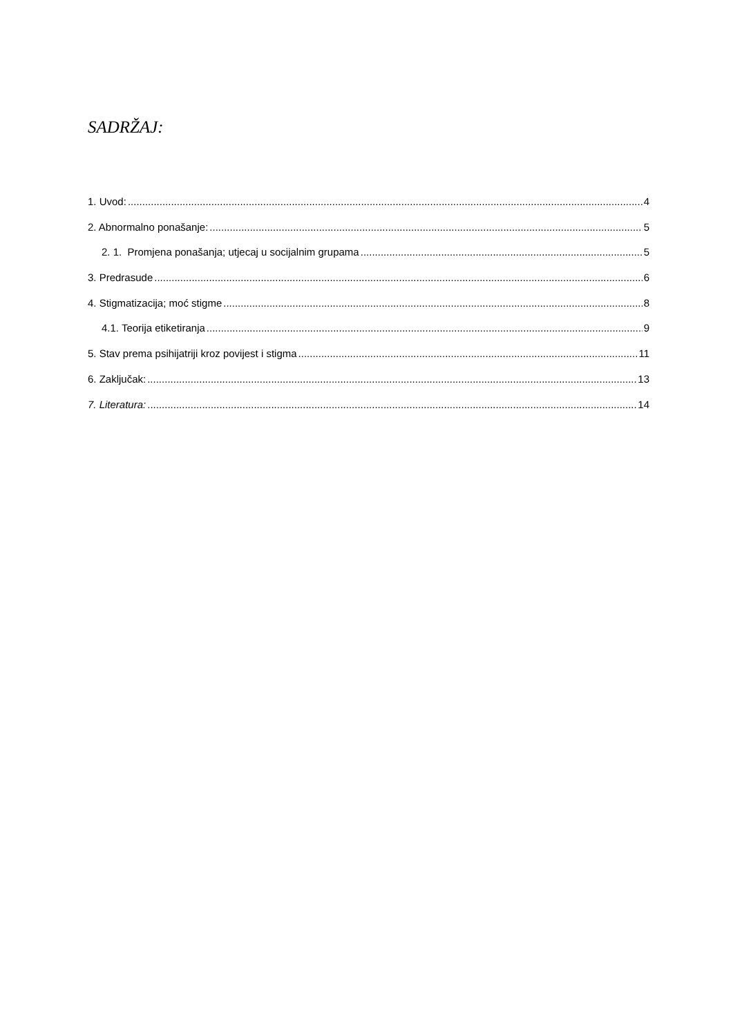SADRŽAJ:
1. Uvod: 4
2. Abnormalno ponašanje: 5
2. 1. Promjena ponašanja; utjecaj u socijalnim grupama 5
3. Predrasude 6
4. Stigmatizacija; moć stigme 8
4.1. Teorija etiketiranja 9
5. Stav prema psihijatriji kroz povijest i stigma 11
6. Zaključak: 13
7. Literatura: 14